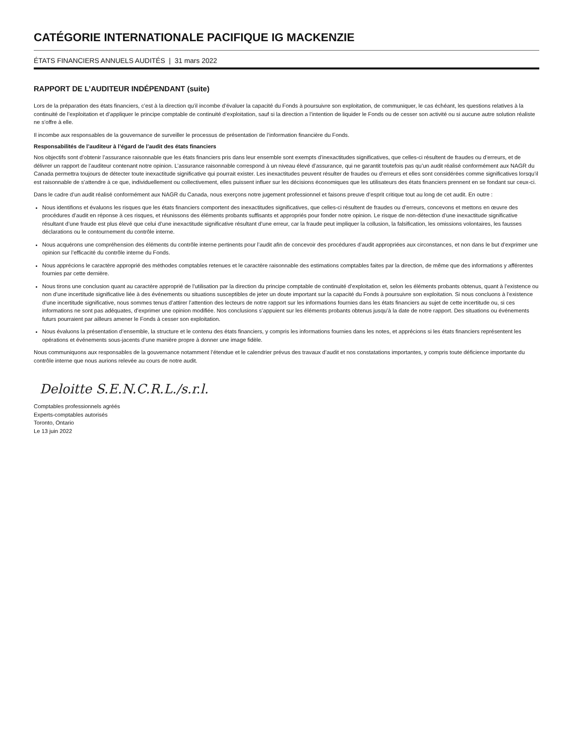CATÉGORIE INTERNATIONALE PACIFIQUE IG MACKENZIE
ÉTATS FINANCIERS ANNUELS AUDITÉS | 31 mars 2022
RAPPORT DE L’AUDITEUR INDÉPENDANT (suite)
Lors de la préparation des états financiers, c’est à la direction qu’il incombe d’évaluer la capacité du Fonds à poursuivre son exploitation, de communiquer, le cas échéant, les questions relatives à la continuité de l’exploitation et d’appliquer le principe comptable de continuité d’exploitation, sauf si la direction a l’intention de liquider le Fonds ou de cesser son activité ou si aucune autre solution réaliste ne s’offre à elle.
Il incombe aux responsables de la gouvernance de surveiller le processus de présentation de l’information financière du Fonds.
Responsabilités de l’auditeur à l’égard de l’audit des états financiers
Nos objectifs sont d’obtenir l’assurance raisonnable que les états financiers pris dans leur ensemble sont exempts d’inexactitudes significatives, que celles-ci résultent de fraudes ou d’erreurs, et de délivrer un rapport de l’auditeur contenant notre opinion. L’assurance raisonnable correspond à un niveau élevé d’assurance, qui ne garantit toutefois pas qu’un audit réalisé conformément aux NAGR du Canada permettra toujours de détecter toute inexactitude significative qui pourrait exister. Les inexactitudes peuvent résulter de fraudes ou d’erreurs et elles sont considérées comme significatives lorsqu’il est raisonnable de s’attendre à ce que, individuellement ou collectivement, elles puissent influer sur les décisions économiques que les utilisateurs des états financiers prennent en se fondant sur ceux-ci.
Dans le cadre d’un audit réalisé conformément aux NAGR du Canada, nous exerçons notre jugement professionnel et faisons preuve d’esprit critique tout au long de cet audit. En outre :
Nous identifions et évaluons les risques que les états financiers comportent des inexactitudes significatives, que celles-ci résultent de fraudes ou d’erreurs, concevons et mettons en œuvre des procédures d’audit en réponse à ces risques, et réunissons des éléments probants suffisants et appropriés pour fonder notre opinion. Le risque de non-détection d’une inexactitude significative résultant d’une fraude est plus élevé que celui d’une inexactitude significative résultant d’une erreur, car la fraude peut impliquer la collusion, la falsification, les omissions volontaires, les fausses déclarations ou le contournement du contrôle interne.
Nous acquérons une compréhension des éléments du contrôle interne pertinents pour l’audit afin de concevoir des procédures d’audit appropriées aux circonstances, et non dans le but d’exprimer une opinion sur l’efficacité du contrôle interne du Fonds.
Nous apprécions le caractère approprié des méthodes comptables retenues et le caractère raisonnable des estimations comptables faites par la direction, de même que des informations y afférentes fournies par cette dernière.
Nous tirons une conclusion quant au caractère approprié de l’utilisation par la direction du principe comptable de continuité d’exploitation et, selon les éléments probants obtenus, quant à l’existence ou non d’une incertitude significative liée à des événements ou situations susceptibles de jeter un doute important sur la capacité du Fonds à poursuivre son exploitation. Si nous concluons à l’existence d’une incertitude significative, nous sommes tenus d’attirer l’attention des lecteurs de notre rapport sur les informations fournies dans les états financiers au sujet de cette incertitude ou, si ces informations ne sont pas adéquates, d’exprimer une opinion modifiée. Nos conclusions s’appuient sur les éléments probants obtenus jusqu’à la date de notre rapport. Des situations ou événements futurs pourraient par ailleurs amener le Fonds à cesser son exploitation.
Nous évaluons la présentation d’ensemble, la structure et le contenu des états financiers, y compris les informations fournies dans les notes, et apprécions si les états financiers représentent les opérations et événements sous-jacents d’une manière propre à donner une image fidèle.
Nous communiquons aux responsables de la gouvernance notamment l’étendue et le calendrier prévus des travaux d’audit et nos constatations importantes, y compris toute déficience importante du contrôle interne que nous aurions relevée au cours de notre audit.
Deloitte S.E.N.C.R.L./s.r.l.
Comptables professionnels agréés
Experts-comptables autorisés
Toronto, Ontario
Le 13 juin 2022